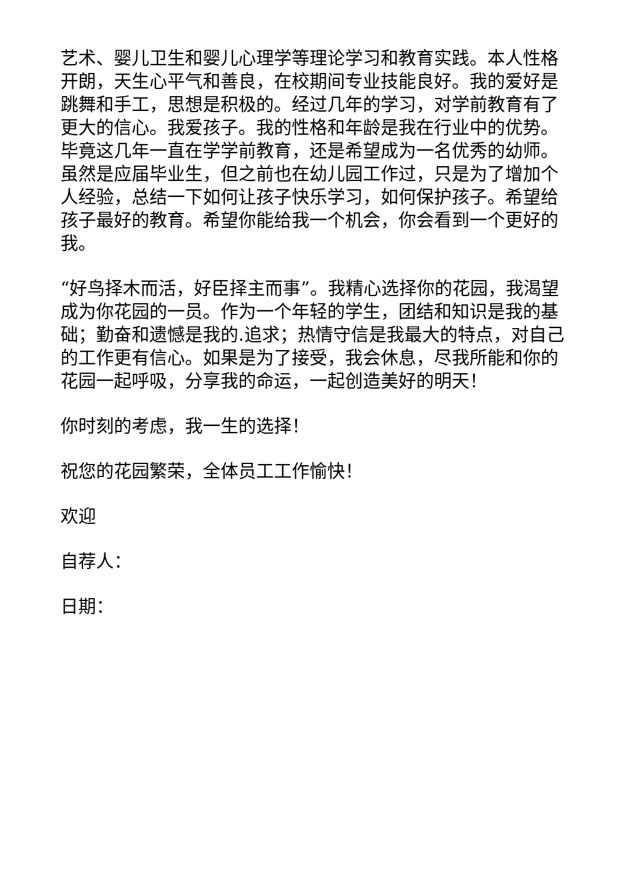艺术、婴儿卫生和婴儿心理学等理论学习和教育实践。本人性格开朗，天生心平气和善良，在校期间专业技能良好。我的爱好是跳舞和手工，思想是积极的。经过几年的学习，对学前教育有了更大的信心。我爱孩子。我的性格和年龄是我在行业中的优势。毕竟这几年一直在学学前教育，还是希望成为一名优秀的幼师。虽然是应届毕业生，但之前也在幼儿园工作过，只是为了增加个人经验，总结一下如何让孩子快乐学习，如何保护孩子。希望给孩子最好的教育。希望你能给我一个机会，你会看到一个更好的我。
“好鸟择木而活，好臣择主而事”。我精心选择你的花园，我渴望成为你花园的一员。作为一个年轻的学生，团结和知识是我的基础；勤奋和遗憾是我的.追求；热情守信是我最大的特点，对自己的工作更有信心。如果是为了接受，我会休息，尽我所能和你的花园一起呼吸，分享我的命运，一起创造美好的明天！
你时刻的考虑，我一生的选择！
祝您的花园繁荣，全体员工工作愉快！
欢迎
自荐人：
日期：